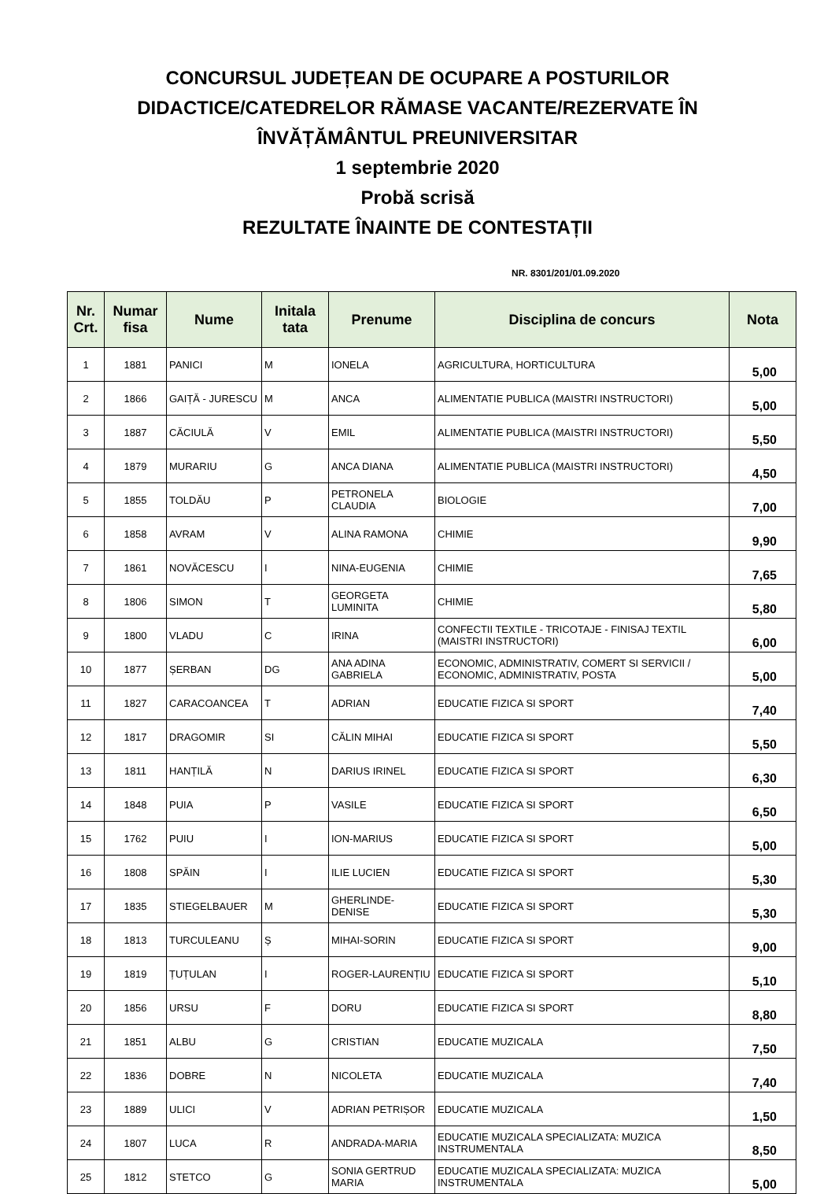CONCURSUL JUDEȚEAN DE OCUPARE A POSTURILOR
DIDACTICE/CATEDRELOR RĂMASE VACANTE/REZERVATE ÎN
ÎNVĂȚĂMÂNTUL PREUNIVERSITAR
1 septembrie 2020
Probă scrisă
REZULTATE ÎNAINTE DE CONTESTAȚII
NR. 8301/201/01.09.2020
| Nr. Crt. | Numar fisa | Nume | Initala tata | Prenume | Disciplina de concurs | Nota |
| --- | --- | --- | --- | --- | --- | --- |
| 1 | 1881 | PANICI | M | IONELA | AGRICULTURA, HORTICULTURA | 5,00 |
| 2 | 1866 | GAIȚĂ - JURESCU | M | ANCA | ALIMENTATIE PUBLICA (MAISTRI INSTRUCTORI) | 5,00 |
| 3 | 1887 | CĂCIULĂ | V | EMIL | ALIMENTATIE PUBLICA (MAISTRI INSTRUCTORI) | 5,50 |
| 4 | 1879 | MURARIU | G | ANCA DIANA | ALIMENTATIE PUBLICA (MAISTRI INSTRUCTORI) | 4,50 |
| 5 | 1855 | TOLDĂU | P | PETRONELA CLAUDIA | BIOLOGIE | 7,00 |
| 6 | 1858 | AVRAM | V | ALINA RAMONA | CHIMIE | 9,90 |
| 7 | 1861 | NOVĂCESCU | I | NINA-EUGENIA | CHIMIE | 7,65 |
| 8 | 1806 | SIMON | T | GEORGETA LUMINITA | CHIMIE | 5,80 |
| 9 | 1800 | VLADU | C | IRINA | CONFECTII TEXTILE - TRICOTAJE - FINISAJ TEXTIL (MAISTRI INSTRUCTORI) | 6,00 |
| 10 | 1877 | ȘERBAN | DG | ANA ADINA GABRIELA | ECONOMIC, ADMINISTRATIV, COMERT SI SERVICII / ECONOMIC, ADMINISTRATIV, POSTA | 5,00 |
| 11 | 1827 | CARACOANCEA | T | ADRIAN | EDUCATIE FIZICA SI SPORT | 7,40 |
| 12 | 1817 | DRAGOMIR | SI | CĂLIN MIHAI | EDUCATIE FIZICA SI SPORT | 5,50 |
| 13 | 1811 | HANȚILĂ | N | DARIUS IRINEL | EDUCATIE FIZICA SI SPORT | 6,30 |
| 14 | 1848 | PUIA | P | VASILE | EDUCATIE FIZICA SI SPORT | 6,50 |
| 15 | 1762 | PUIU | I | ION-MARIUS | EDUCATIE FIZICA SI SPORT | 5,00 |
| 16 | 1808 | SPĂIN | I | ILIE LUCIEN | EDUCATIE FIZICA SI SPORT | 5,30 |
| 17 | 1835 | STIEGELBAUER | M | GHERLINDE-DENISE | EDUCATIE FIZICA SI SPORT | 5,30 |
| 18 | 1813 | TURCULEANU | Ș | MIHAI-SORIN | EDUCATIE FIZICA SI SPORT | 9,00 |
| 19 | 1819 | ȚUȚULAN | I | ROGER-LAURENȚIU | EDUCATIE FIZICA SI SPORT | 5,10 |
| 20 | 1856 | URSU | F | DORU | EDUCATIE FIZICA SI SPORT | 8,80 |
| 21 | 1851 | ALBU | G | CRISTIAN | EDUCATIE MUZICALA | 7,50 |
| 22 | 1836 | DOBRE | N | NICOLETA | EDUCATIE MUZICALA | 7,40 |
| 23 | 1889 | ULICI | V | ADRIAN PETRIȘOR | EDUCATIE MUZICALA | 1,50 |
| 24 | 1807 | LUCA | R | ANDRADA-MARIA | EDUCATIE MUZICALA SPECIALIZATA: MUZICA INSTRUMENTALA | 8,50 |
| 25 | 1812 | STETCO | G | SONIA GERTRUD MARIA | EDUCATIE MUZICALA SPECIALIZATA: MUZICA INSTRUMENTALA | 5,00 |